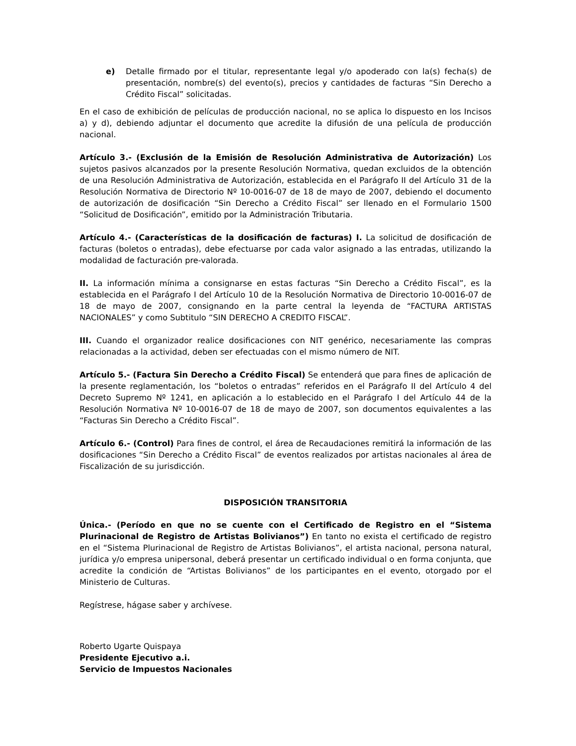e) Detalle firmado por el titular, representante legal y/o apoderado con la(s) fecha(s) de presentación, nombre(s) del evento(s), precios y cantidades de facturas “Sin Derecho a Crédito Fiscal” solicitadas.
En el caso de exhibición de películas de producción nacional, no se aplica lo dispuesto en los Incisos a) y d), debiendo adjuntar el documento que acredite la difusión de una película de producción nacional.
Artículo 3.- (Exclusión de la Emisión de Resolución Administrativa de Autorización) Los sujetos pasivos alcanzados por la presente Resolución Normativa, quedan excluidos de la obtención de una Resolución Administrativa de Autorización, establecida en el Parágrafo II del Artículo 31 de la Resolución Normativa de Directorio Nº 10-0016-07 de 18 de mayo de 2007, debiendo el documento de autorización de dosificación “Sin Derecho a Crédito Fiscal” ser llenado en el Formulario 1500 “Solicitud de Dosificación”, emitido por la Administración Tributaria.
Artículo 4.- (Características de la dosificación de facturas) I. La solicitud de dosificación de facturas (boletos o entradas), debe efectuarse por cada valor asignado a las entradas, utilizando la modalidad de facturación pre-valorada.
II. La información mínima a consignarse en estas facturas “Sin Derecho a Crédito Fiscal”, es la establecida en el Parágrafo I del Artículo 10 de la Resolución Normativa de Directorio 10-0016-07 de 18 de mayo de 2007, consignando en la parte central la leyenda de “FACTURA ARTISTAS NACIONALES” y como Subtitulo “SIN DERECHO A CREDITO FISCAL”.
III. Cuando el organizador realice dosificaciones con NIT genérico, necesariamente las compras relacionadas a la actividad, deben ser efectuadas con el mismo número de NIT.
Artículo 5.- (Factura Sin Derecho a Crédito Fiscal) Se entenderá que para fines de aplicación de la presente reglamentación, los “boletos o entradas” referidos en el Parágrafo II del Artículo 4 del Decreto Supremo Nº 1241, en aplicación a lo establecido en el Parágrafo I del Artículo 44 de la Resolución Normativa Nº 10-0016-07 de 18 de mayo de 2007, son documentos equivalentes a las “Facturas Sin Derecho a Crédito Fiscal”.
Artículo 6.- (Control) Para fines de control, el área de Recaudaciones remitirá la información de las dosificaciones “Sin Derecho a Crédito Fiscal” de eventos realizados por artistas nacionales al área de Fiscalización de su jurisdicción.
DISPOSICIÓN TRANSITORIA
Única.- (Período en que no se cuente con el Certificado de Registro en el “Sistema Plurinacional de Registro de Artistas Bolivianos”) En tanto no exista el certificado de registro en el “Sistema Plurinacional de Registro de Artistas Bolivianos”, el artista nacional, persona natural, jurídica y/o empresa unipersonal, deberá presentar un certificado individual o en forma conjunta, que acredite la condición de “Artistas Bolivianos” de los participantes en el evento, otorgado por el Ministerio de Culturas.
Regístrese, hágase saber y archívese.
Roberto Ugarte Quispaya
Presidente Ejecutivo a.i.
Servicio de Impuestos Nacionales